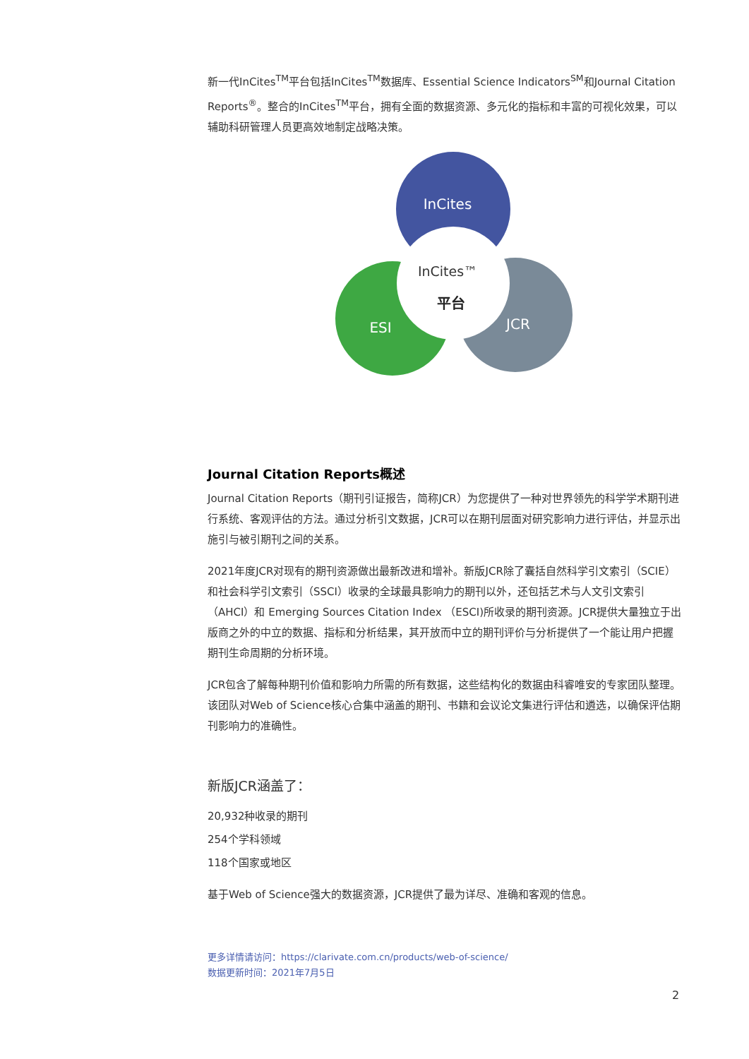新一代InCites<sup>TM</sup>平台包括InCites<sup>TM</sup>数据库、Essential Science Indicators<sup>SM</sup>和Journal Citation Reports<sup>®</sup>。整合的InCites<sup>TM</sup>平台，拥有全面的数据资源、多元化的指标和丰富的可视化效果，可以辅助科研管理人员更高效地制定战略决策。
InCites
ESI
JCR
InCites™
平台
Journal Citation Reports概述
Journal Citation Reports（期刊引证报告，简称JCR）为您提供了一种对世界领先的科学学术期刊进行系统、客观评估的方法。通过分析引文数据，JCR可以在期刊层面对研究影响力进行评估，并显示出施引与被引期刊之间的关系。
2021年度JCR对现有的期刊资源做出最新改进和增补。新版JCR除了囊括自然科学引文索引（SCIE）和社会科学引文索引（SSCI）收录的全球最具影响力的期刊以外，还包括艺术与人文引文索引（AHCI）和 Emerging Sources Citation Index （ESCI)所收录的期刊资源。JCR提供大量独立于出版商之外的中立的数据、指标和分析结果，其开放而中立的期刊评价与分析提供了一个能让用户把握期刊生命周期的分析环境。
JCR包含了解每种期刊价值和影响力所需的所有数据，这些结构化的数据由科睿唯安的专家团队整理。该团队对Web of Science核心合集中涵盖的期刊、书籍和会议论文集进行评估和遴选，以确保评估期刊影响力的准确性。
新版JCR涵盖了：
20,932种收录的期刊
254个学科领域
118个国家或地区
基于Web of Science强大的数据资源，JCR提供了最为详尽、准确和客观的信息。
更多详情请访问：https://clarivate.com.cn/products/web-of-science/
数据更新时间：2021年7月5日
2